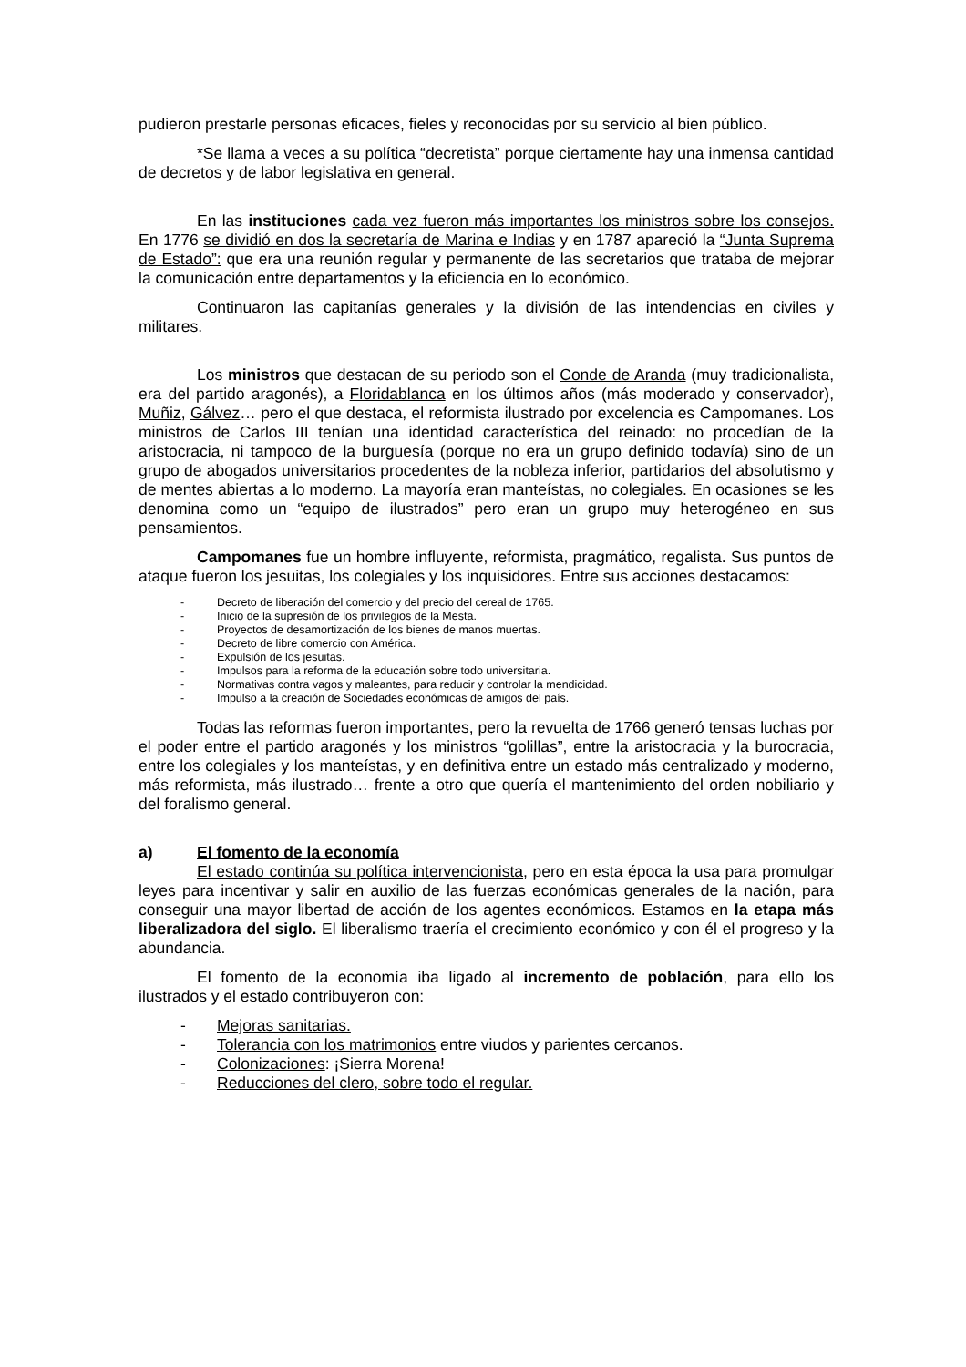pudieron prestarle personas eficaces, fieles y reconocidas por su servicio al bien público.
*Se llama a veces a su política “decretista” porque ciertamente hay una inmensa cantidad de decretos y de labor legislativa en general.
En las instituciones cada vez fueron más importantes los ministros sobre los consejos. En 1776 se dividió en dos la secretaría de Marina e Indias y en 1787 apareció la “Junta Suprema de Estado”: que era una reunión regular y permanente de las secretarios que trataba de mejorar la comunicación entre departamentos y la eficiencia en lo económico.
Continuaron las capitanías generales y la división de las intendencias en civiles y militares.
Los ministros que destacan de su periodo son el Conde de Aranda (muy tradicionalista, era del partido aragonés), a Floridablanca en los últimos años (más moderado y conservador), Muñiz, Gálvez… pero el que destaca, el reformista ilustrado por excelencia es Campomanes. Los ministros de Carlos III tenían una identidad característica del reinado: no procedían de la aristocracia, ni tampoco de la burguesía (porque no era un grupo definido todavía) sino de un grupo de abogados universitarios procedentes de la nobleza inferior, partidarios del absolutismo y de mentes abiertas a lo moderno. La mayoría eran manteístas, no colegiales. En ocasiones se les denomina como un “equipo de ilustrados” pero eran un grupo muy heterogéneo en sus pensamientos.
Campomanes fue un hombre influyente, reformista, pragmático, regalista. Sus puntos de ataque fueron los jesuitas, los colegiales y los inquisidores. Entre sus acciones destacamos:
- Decreto de liberación del comercio y del precio del cereal de 1765.
- Inicio de la supresión de los privilegios de la Mesta.
- Proyectos de desamortización de los bienes de manos muertas.
- Decreto de libre comercio con América.
- Expulsión de los jesuitas.
- Impulsos para la reforma de la educación sobre todo universitaria.
- Normativas contra vagos y maleantes, para reducir y controlar la mendicidad.
- Impulso a la creación de Sociedades económicas de amigos del país.
Todas las reformas fueron importantes, pero la revuelta de 1766 generó tensas luchas por el poder entre el partido aragonés y los ministros “golillas”, entre la aristocracia y la burocracia, entre los colegiales y los manteístas, y en definitiva entre un estado más centralizado y moderno, más reformista, más ilustrado… frente a otro que quería el mantenimiento del orden nobiliario y del foralismo general.
a) El fomento de la economía
El estado continúa su política intervencionista, pero en esta época la usa para promulgar leyes para incentivar y salir en auxilio de las fuerzas económicas generales de la nación, para conseguir una mayor libertad de acción de los agentes económicos. Estamos en la etapa más liberalizadora del siglo. El liberalismo traería el crecimiento económico y con él el progreso y la abundancia.
El fomento de la economía iba ligado al incremento de población, para ello los ilustrados y el estado contribuyeron con:
- Mejoras sanitarias.
- Tolerancia con los matrimonios entre viudos y parientes cercanos.
- Colonizaciones: ¡Sierra Morena!
- Reducciones del clero, sobre todo el regular.